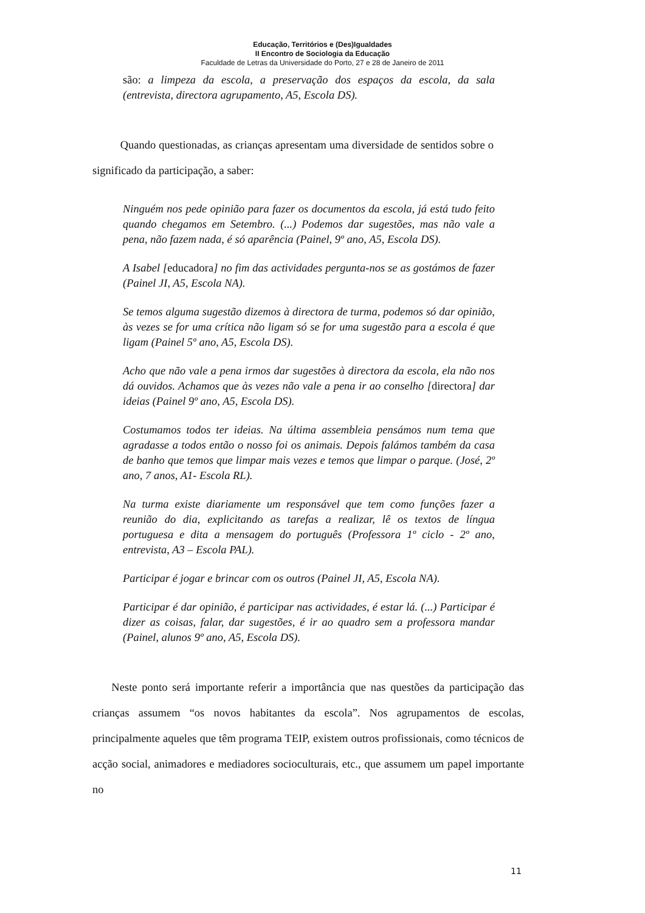Educação, Territórios e (Des)Igualdades
II Encontro de Sociologia da Educação
Faculdade de Letras da Universidade do Porto, 27 e 28 de Janeiro de 2011
são: a limpeza da escola, a preservação dos espaços da escola, da sala (entrevista, directora agrupamento, A5, Escola DS).
Quando questionadas, as crianças apresentam uma diversidade de sentidos sobre o significado da participação, a saber:
Ninguém nos pede opinião para fazer os documentos da escola, já está tudo feito quando chegamos em Setembro. (...) Podemos dar sugestões, mas não vale a pena, não fazem nada, é só aparência (Painel, 9º ano, A5, Escola DS).
A Isabel [educadora] no fim das actividades pergunta-nos se as gostámos de fazer (Painel JI, A5, Escola NA).
Se temos alguma sugestão dizemos à directora de turma, podemos só dar opinião, às vezes se for uma crítica não ligam só se for uma sugestão para a escola é que ligam (Painel 5º ano, A5, Escola DS).
Acho que não vale a pena irmos dar sugestões à directora da escola, ela não nos dá ouvidos. Achamos que às vezes não vale a pena ir ao conselho [directora] dar ideias (Painel 9º ano, A5, Escola DS).
Costumamos todos ter ideias. Na última assembleia pensámos num tema que agradasse a todos então o nosso foi os animais. Depois falámos também da casa de banho que temos que limpar mais vezes e temos que limpar o parque. (José, 2º ano, 7 anos, A1- Escola RL).
Na turma existe diariamente um responsável que tem como funções fazer a reunião do dia, explicitando as tarefas a realizar, lê os textos de língua portuguesa e dita a mensagem do português (Professora 1º ciclo - 2º ano, entrevista, A3 – Escola PAL).
Participar é jogar e brincar com os outros (Painel JI, A5, Escola NA).
Participar é dar opinião, é participar nas actividades, é estar lá. (...) Participar é dizer as coisas, falar, dar sugestões, é ir ao quadro sem a professora mandar (Painel, alunos 9º ano, A5, Escola DS).
Neste ponto será importante referir a importância que nas questões da participação das crianças assumem “os novos habitantes da escola”. Nos agrupamentos de escolas, principalmente aqueles que têm programa TEIP, existem outros profissionais, como técnicos de acção social, animadores e mediadores socioculturais, etc., que assumem um papel importante no
11